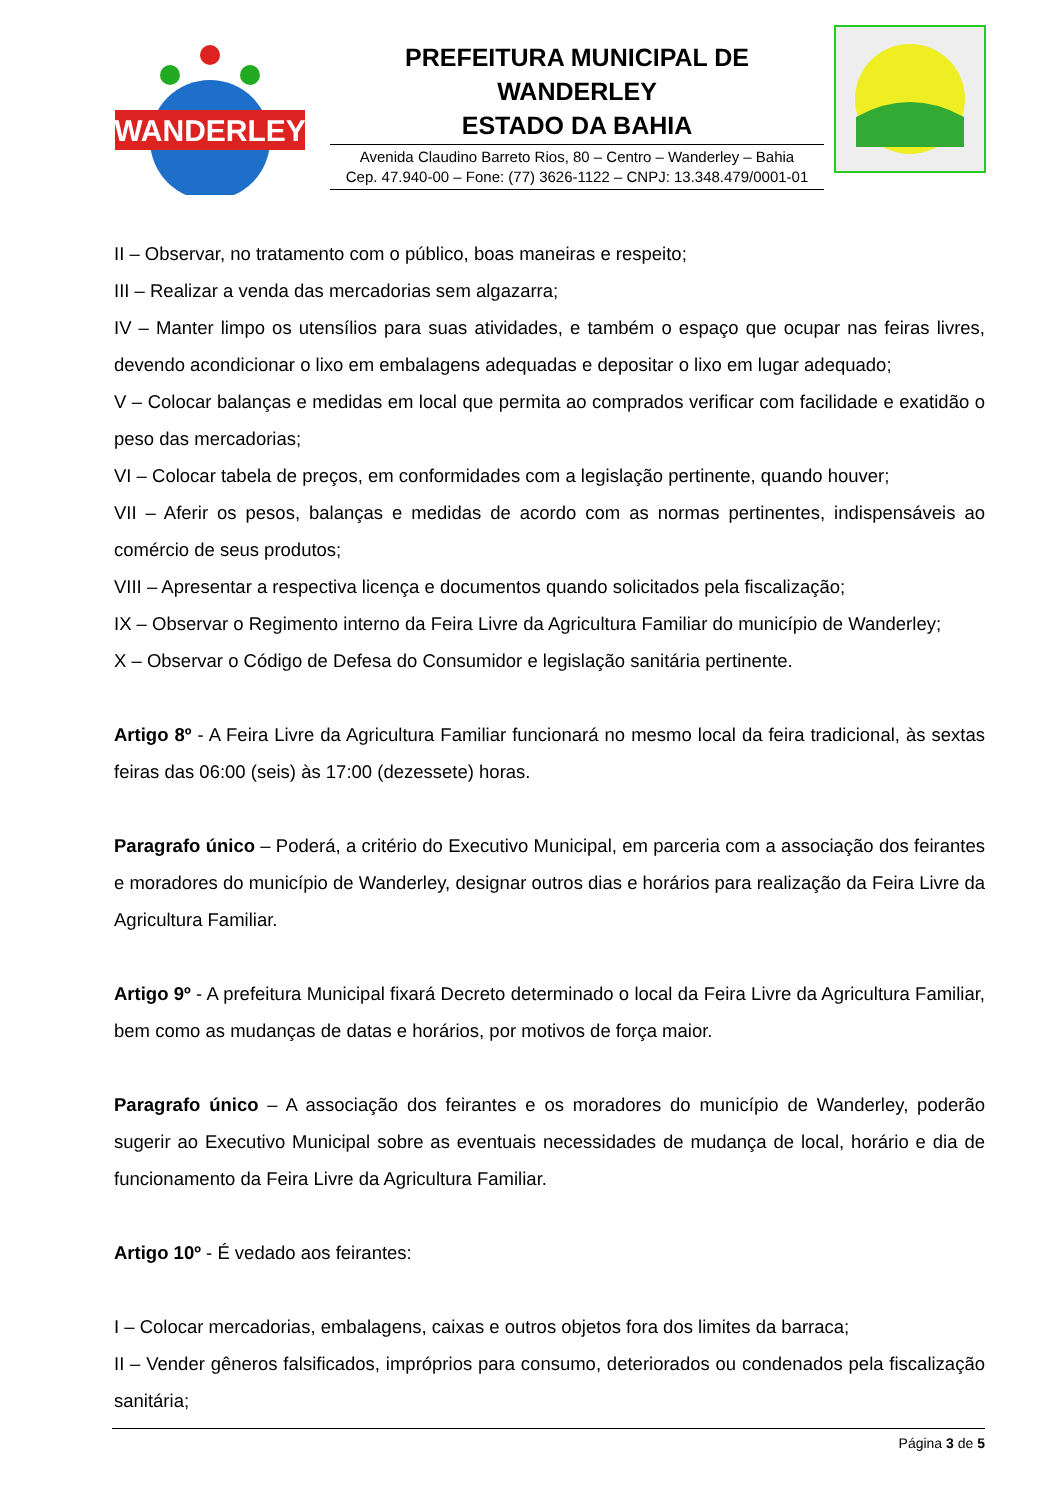WANDERLEY
PREFEITURA MUNICIPAL DE WANDERLEY
ESTADO DA BAHIA
Avenida Claudino Barreto Rios, 80 – Centro – Wanderley – Bahia
Cep. 47.940-00 – Fone: (77) 3626-1122 – CNPJ: 13.348.479/0001-01
II – Observar, no tratamento com o público, boas maneiras e respeito;
III – Realizar a venda das mercadorias sem algazarra;
IV – Manter limpo os utensílios para suas atividades, e também o espaço que ocupar nas feiras livres, devendo acondicionar o lixo em embalagens adequadas e depositar o lixo em lugar adequado;
V – Colocar balanças e medidas em local que permita ao comprados verificar com facilidade e exatidão o peso das mercadorias;
VI – Colocar tabela de preços, em conformidades com a legislação pertinente, quando houver;
VII – Aferir os pesos, balanças e medidas de acordo com as normas pertinentes, indispensáveis ao comércio de seus produtos;
VIII – Apresentar a respectiva licença e documentos quando solicitados pela fiscalização;
IX – Observar o Regimento interno da Feira Livre da Agricultura Familiar do município de Wanderley;
X – Observar o Código de Defesa do Consumidor e legislação sanitária pertinente.
Artigo 8º - A Feira Livre da Agricultura Familiar funcionará no mesmo local da feira tradicional, às sextas feiras das 06:00 (seis) às 17:00 (dezessete) horas.
Paragrafo único – Poderá, a critério do Executivo Municipal, em parceria com a associação dos feirantes e moradores do município de Wanderley, designar outros dias e horários para realização da Feira Livre da Agricultura Familiar.
Artigo 9º - A prefeitura Municipal fixará Decreto determinado o local da Feira Livre da Agricultura Familiar, bem como as mudanças de datas e horários, por motivos de força maior.
Paragrafo único – A associação dos feirantes e os moradores do município de Wanderley, poderão sugerir ao Executivo Municipal sobre as eventuais necessidades de mudança de local, horário e dia de funcionamento da Feira Livre da Agricultura Familiar.
Artigo 10º - É vedado aos feirantes:
I – Colocar mercadorias, embalagens, caixas e outros objetos fora dos limites da barraca;
II – Vender gêneros falsificados, impróprios para consumo, deteriorados ou condenados pela fiscalização sanitária;
Página 3 de 5